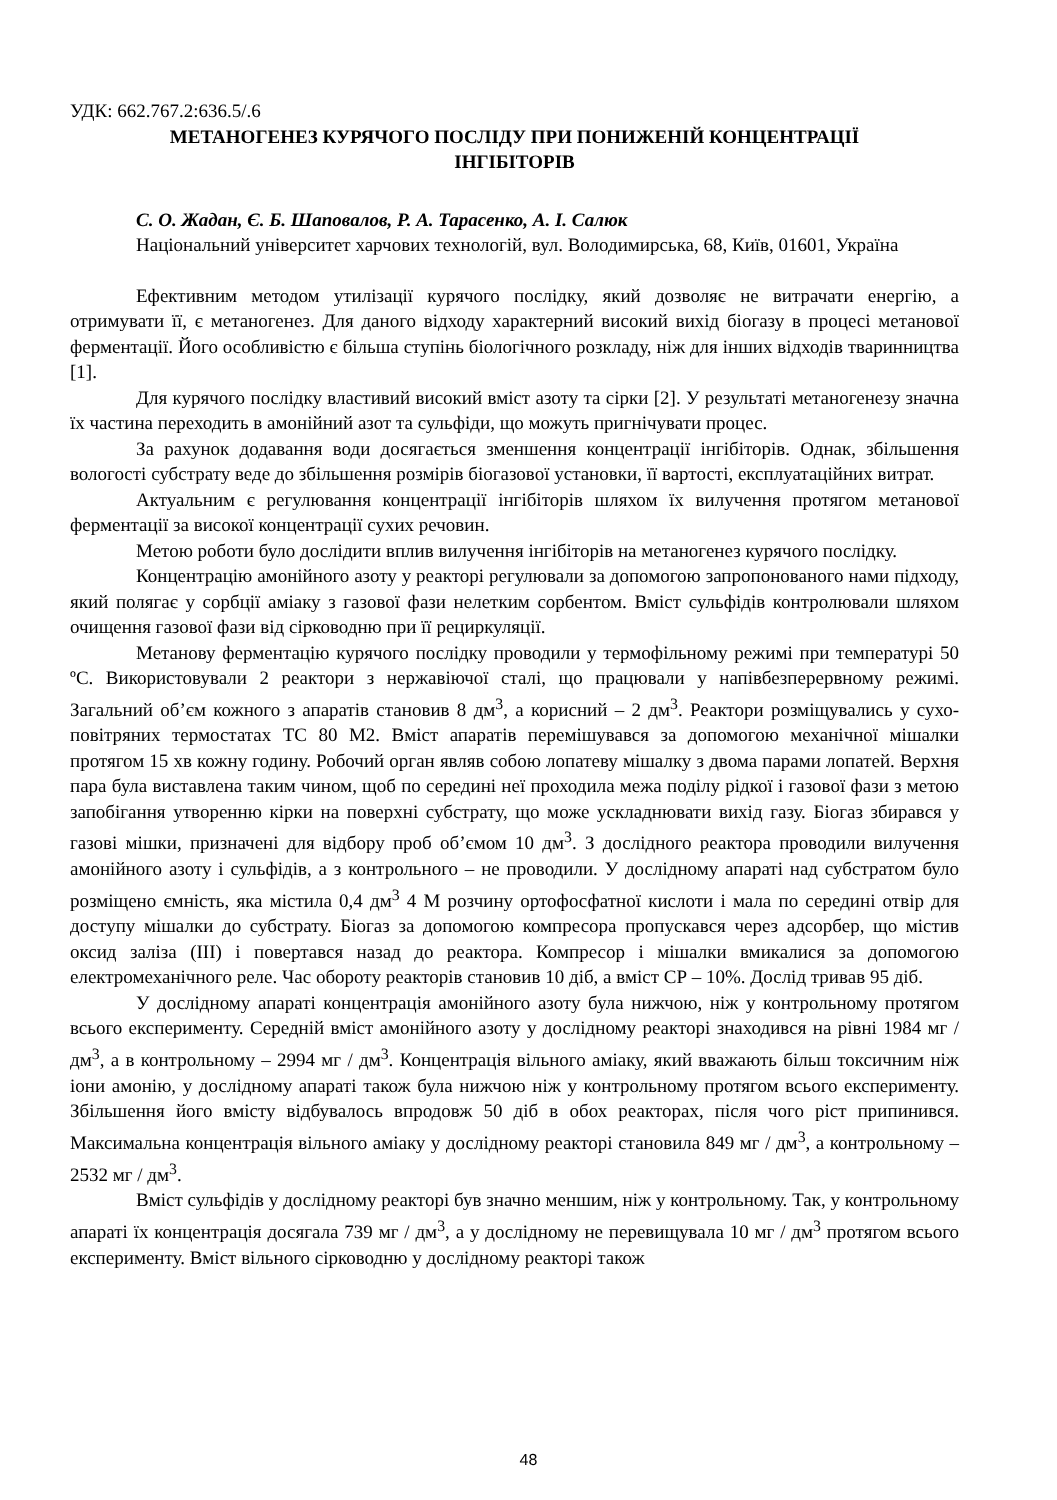УДК: 662.767.2:636.5/.6
МЕТАНОГЕНЕЗ КУРЯЧОГО ПОСЛІДУ ПРИ ПОНИЖЕНІЙ КОНЦЕНТРАЦІЇ
ІНГІБІТОРІВ
С. О. Жадан, Є. Б. Шаповалов, Р. А. Тарасенко, А. І. Салюк
Національний університет харчових технологій, вул. Володимирська, 68, Київ, 01601, Україна
Ефективним методом утилізації курячого послідку, який дозволяє не витрачати енергію, а отримувати її, є метаногенез. Для даного відходу характерний високий вихід біогазу в процесі метанової ферментації. Його особливістю є більша ступінь біологічного розкладу, ніж для інших відходів тваринництва [1].
Для курячого послідку властивий високий вміст азоту та сірки [2]. У результаті метаногенезу значна їх частина переходить в амонійний азот та сульфіди, що можуть пригнічувати процес.
За рахунок додавання води досягається зменшення концентрації інгібіторів. Однак, збільшення вологості субстрату веде до збільшення розмірів біогазової установки, її вартості, експлуатаційних витрат.
Актуальним є регулювання концентрації інгібіторів шляхом їх вилучення протягом метанової ферментації за високої концентрації сухих речовин.
Метою роботи було дослідити вплив вилучення інгібіторів на метаногенез курячого послідку.
Концентрацію амонійного азоту у реакторі регулювали за допомогою запропонованого нами підходу, який полягає у сорбції аміаку з газової фази нелетким сорбентом. Вміст сульфідів контролювали шляхом очищення газової фази від сірководню при її рециркуляції.
Метанову ферментацію курячого послідку проводили у термофільному режимі при температурі 50 ºС. Використовували 2 реактори з нержавіючої сталі, що працювали у напівбезперервному режимі. Загальний об’єм кожного з апаратів становив 8 дм<sup>3</sup>, а корисний – 2 дм<sup>3</sup>. Реактори розміщувались у сухо-повітряних термостатах ТС 80 М2. Вміст апаратів перемішувався за допомогою механічної мішалки протягом 15 хв кожну годину. Робочий орган являв собою лопатеву мішалку з двома парами лопатей. Верхня пара була виставлена таким чином, щоб по середині неї проходила межа поділу рідкої і газової фази з метою запобігання утворенню кірки на поверхні субстрату, що може ускладнювати вихід газу. Біогаз збирався у газові мішки, призначені для відбору проб об’ємом 10 дм<sup>3</sup>. З дослідного реактора проводили вилучення амонійного азоту і сульфідів, а з контрольного – не проводили. У дослідному апараті над субстратом було розміщено ємність, яка містила 0,4 дм<sup>3</sup> 4 М розчину ортофосфатної кислоти і мала по середині отвір для доступу мішалки до субстрату. Біогаз за допомогою компресора пропускався через адсорбер, що містив оксид заліза (ІІІ) і повертався назад до реактора. Компресор і мішалки вмикалися за допомогою електромеханічного реле. Час обороту реакторів становив 10 діб, а вміст СР – 10%. Дослід тривав 95 діб.
У дослідному апараті концентрація амонійного азоту була нижчою, ніж у контрольному протягом всього експерименту. Середній вміст амонійного азоту у дослідному реакторі знаходився на рівні 1984 мг / дм<sup>3</sup>, а в контрольному – 2994 мг / дм<sup>3</sup>. Концентрація вільного аміаку, який вважають більш токсичним ніж іони амонію, у дослідному апараті також була нижчою ніж у контрольному протягом всього експерименту. Збільшення його вмісту відбувалось впродовж 50 діб в обох реакторах, після чого ріст припинився. Максимальна концентрація вільного аміаку у дослідному реакторі становила 849 мг / дм<sup>3</sup>, а контрольному – 2532 мг / дм<sup>3</sup>.
Вміст сульфідів у дослідному реакторі був значно меншим, ніж у контрольному. Так, у контрольному апараті їх концентрація досягала 739 мг / дм<sup>3</sup>, а у дослідному не перевищувала 10 мг / дм<sup>3</sup> протягом всього експерименту. Вміст вільного сірководню у дослідному реакторі також
48